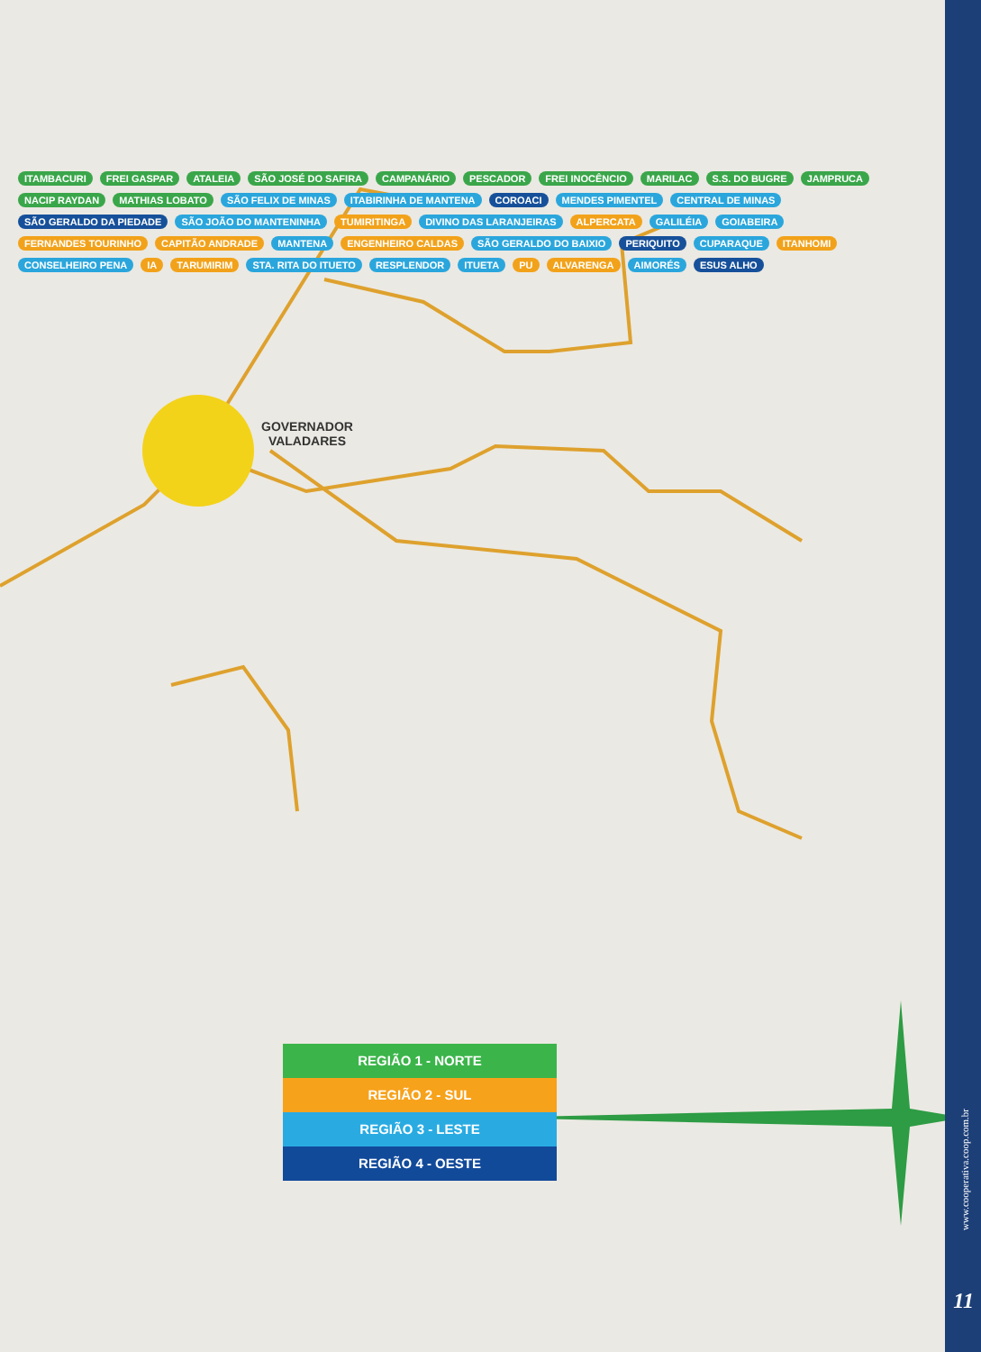GOVERNADOR
VALADARES
ITAMBACURI FREI GASPAR ATALEIA SÃO JOSÉ DO SAFIRA CAMPANÁRIO PESCADOR FREI INOCÊNCIO MARILAC S.S. DO BUGRE JAMPRUCA NACIP RAYDAN MATHIAS LOBATO SÃO FELIX DE MINAS ITABIRINHA DE MANTENA COROACI MENDES PIMENTEL CENTRAL DE MINAS SÃO GERALDO DA PIEDADE SÃO JOÃO DO MANTENINHA TUMIRITINGA DIVINO DAS LARANJEIRAS ALPERCATA GALILÉIA GOIABEIRA FERNANDES TOURINHO CAPITÃO ANDRADE MANTENA ENGENHEIRO CALDAS SÃO GERALDO DO BAIXIO PERIQUITO CUPARAQUE ITANHOMI CONSELHEIRO PENA IA TARUMIRIM STA. RITA DO ITUETO RESPLENDOR ITUETA PU ALVARENGA AIMORÉS ESUS ALHO
REGIÃO 1 - NORTE
REGIÃO 2 - SUL
REGIÃO 3 - LESTE
REGIÃO 4 - OESTE
www.cooperativa.coop.com.br
11